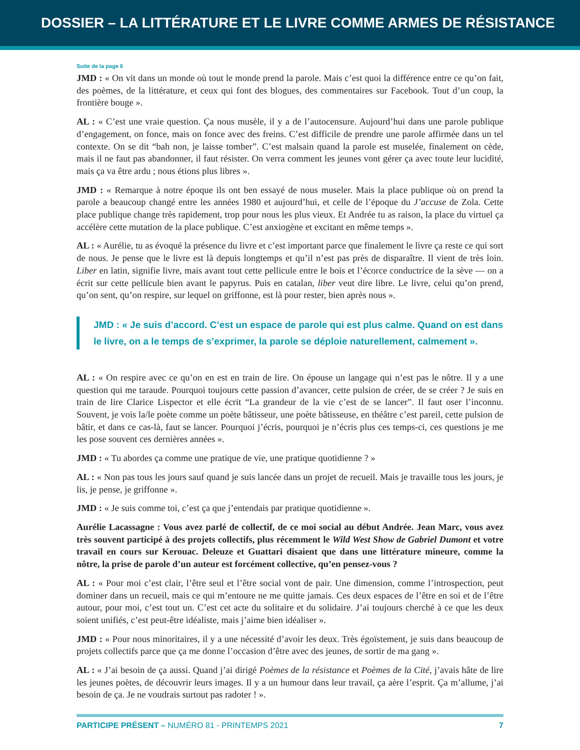DOSSIER – LA LITTÉRATURE ET LE LIVRE COMME ARMES DE RÉSISTANCE
Suite de la page 6
JMD : « On vit dans un monde où tout le monde prend la parole. Mais c’est quoi la différence entre ce qu’on fait, des poèmes, de la littérature, et ceux qui font des blogues, des commentaires sur Facebook. Tout d’un coup, la frontière bouge ».
AL : « C’est une vraie question. Ça nous musèle, il y a de l’autocensure. Aujourd’hui dans une parole publique d’engagement, on fonce, mais on fonce avec des freins. C’est difficile de prendre une parole affirmée dans un tel contexte. On se dit “bah non, je laisse tomber”. C’est malsain quand la parole est muselée, finalement on cède, mais il ne faut pas abandonner, il faut résister. On verra comment les jeunes vont gérer ça avec toute leur lucidité, mais ça va être ardu ; nous étions plus libres ».
JMD : « Remarque à notre époque ils ont ben essayé de nous museler. Mais la place publique où on prend la parole a beaucoup changé entre les années 1980 et aujourd’hui, et celle de l’époque du J’accuse de Zola. Cette place publique change très rapidement, trop pour nous les plus vieux. Et Andrée tu as raison, la place du virtuel ça accélère cette mutation de la place publique. C’est anxiogène et excitant en même temps ».
AL : « Aurélie, tu as évoqué la présence du livre et c’est important parce que finalement le livre ça reste ce qui sort de nous. Je pense que le livre est là depuis longtemps et qu’il n’est pas près de disparaître. Il vient de très loin. Liber en latin, signifie livre, mais avant tout cette pellicule entre le bois et l’écorce conductrice de la sève — on a écrit sur cette pellicule bien avant le papyrus. Puis en catalan, liber veut dire libre. Le livre, celui qu’on prend, qu’on sent, qu’on respire, sur lequel on griffonne, est là pour rester, bien après nous ».
JMD : « Je suis d’accord. C’est un espace de parole qui est plus calme. Quand on est dans le livre, on a le temps de s’exprimer, la parole se déploie naturellement, calmement ».
AL : « On respire avec ce qu’on en est en train de lire. On épouse un langage qui n’est pas le nôtre. Il y a une question qui me taraude. Pourquoi toujours cette passion d’avancer, cette pulsion de créer, de se créer ? Je suis en train de lire Clarice Lispector et elle écrit “La grandeur de la vie c’est de se lancer”. Il faut oser l’inconnu. Souvent, je vois la/le poète comme un poète bâtisseur, une poète bâtisseuse, en théâtre c’est pareil, cette pulsion de bâtir, et dans ce cas-là, faut se lancer. Pourquoi j’écris, pourquoi je n’écris plus ces temps-ci, ces questions je me les pose souvent ces dernières années ».
JMD : « Tu abordes ça comme une pratique de vie, une pratique quotidienne ? »
AL : « Non pas tous les jours sauf quand je suis lancée dans un projet de recueil. Mais je travaille tous les jours, je lis, je pense, je griffonne ».
JMD : « Je suis comme toi, c’est ça que j’entendais par pratique quotidienne ».
Aurélie Lacassagne : Vous avez parlé de collectif, de ce moi social au début Andrée. Jean Marc, vous avez très souvent participé à des projets collectifs, plus récemment le Wild West Show de Gabriel Dumont et votre travail en cours sur Kerouac. Deleuze et Guattari disaient que dans une littérature mineure, comme la nôtre, la prise de parole d’un auteur est forcément collective, qu’en pensez-vous ?
AL : « Pour moi c’est clair, l’être seul et l’être social vont de pair. Une dimension, comme l’introspection, peut dominer dans un recueil, mais ce qui m’entoure ne me quitte jamais. Ces deux espaces de l’être en soi et de l’être autour, pour moi, c’est tout un. C’est cet acte du solitaire et du solidaire. J’ai toujours cherché à ce que les deux soient unifiés, c’est peut-être idéaliste, mais j’aime bien idéaliser ».
JMD : « Pour nous minoritaires, il y a une nécessité d’avoir les deux. Très égoïstement, je suis dans beaucoup de projets collectifs parce que ça me donne l’occasion d’être avec des jeunes, de sortir de ma gang ».
AL : « J’ai besoin de ça aussi. Quand j’ai dirigé Poèmes de la résistance et Poèmes de la Cité, j’avais hâte de lire les jeunes poètes, de découvrir leurs images. Il y a un humour dans leur travail, ça aère l’esprit. Ça m’allume, j’ai besoin de ça. Je ne voudrais surtout pas radoter ! ».
PARTICIPE PRÉSENT – NUMÉRO 81 - PRINTEMPS 2021 7